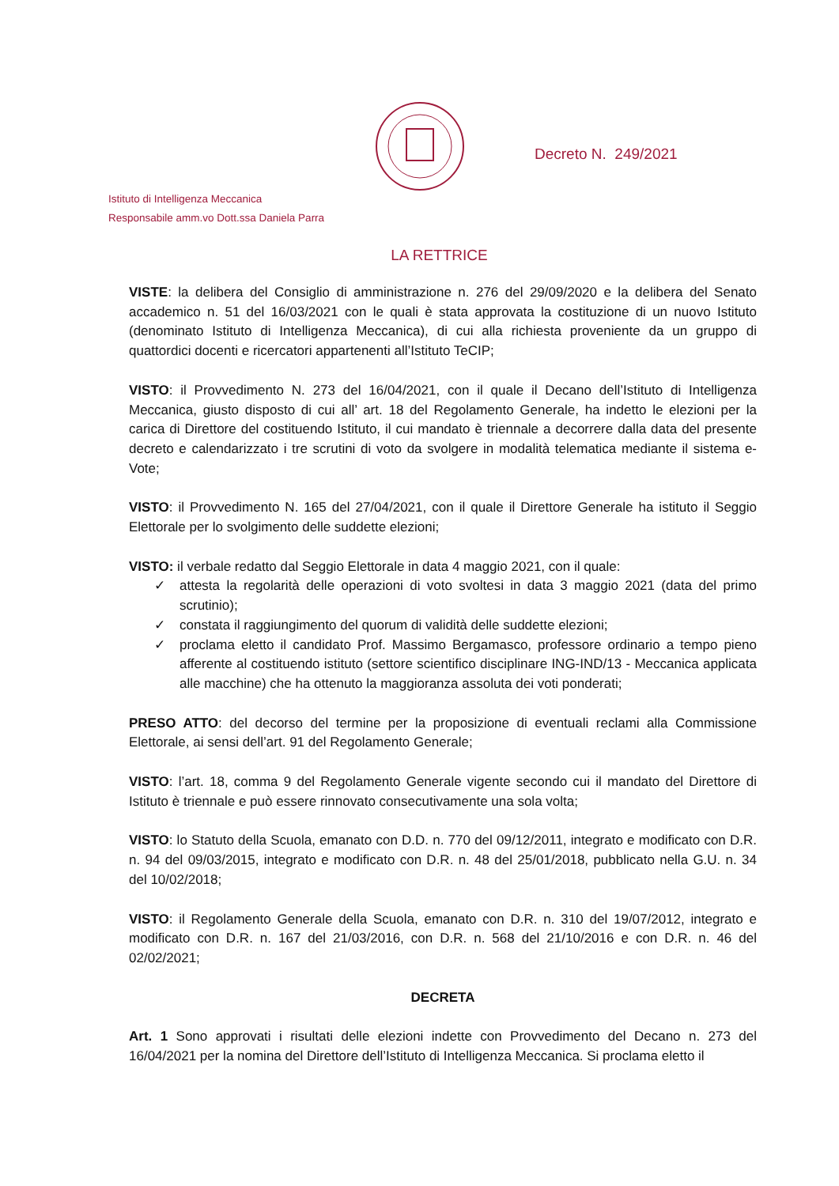Decreto N. 249/2021
Istituto di Intelligenza Meccanica
Responsabile amm.vo Dott.ssa Daniela Parra
LA RETTRICE
VISTE: la delibera del Consiglio di amministrazione n. 276 del 29/09/2020 e la delibera del Senato accademico n. 51 del 16/03/2021 con le quali è stata approvata la costituzione di un nuovo Istituto (denominato Istituto di Intelligenza Meccanica), di cui alla richiesta proveniente da un gruppo di quattordici docenti e ricercatori appartenenti all’Istituto TeCIP;
VISTO: il Provvedimento N. 273 del 16/04/2021, con il quale il Decano dell’Istituto di Intelligenza Meccanica, giusto disposto di cui all’ art. 18 del Regolamento Generale, ha indetto le elezioni per la carica di Direttore del costituendo Istituto, il cui mandato è triennale a decorrere dalla data del presente decreto e calendarizzato i tre scrutini di voto da svolgere in modalità telematica mediante il sistema e-Vote;
VISTO: il Provvedimento N. 165 del 27/04/2021, con il quale il Direttore Generale ha istituto il Seggio Elettorale per lo svolgimento delle suddette elezioni;
VISTO: il verbale redatto dal Seggio Elettorale in data 4 maggio 2021, con il quale:
✓ attesta la regolarità delle operazioni di voto svoltesi in data 3 maggio 2021 (data del primo scrutinio);
✓ constata il raggiungimento del quorum di validità delle suddette elezioni;
✓ proclama eletto il candidato Prof. Massimo Bergamasco, professore ordinario a tempo pieno afferente al costituendo istituto (settore scientifico disciplinare ING-IND/13 - Meccanica applicata alle macchine) che ha ottenuto la maggioranza assoluta dei voti ponderati;
PRESO ATTO: del decorso del termine per la proposizione di eventuali reclami alla Commissione Elettorale, ai sensi dell’art. 91 del Regolamento Generale;
VISTO: l’art. 18, comma 9 del Regolamento Generale vigente secondo cui il mandato del Direttore di Istituto è triennale e può essere rinnovato consecutivamente una sola volta;
VISTO: lo Statuto della Scuola, emanato con D.D. n. 770 del 09/12/2011, integrato e modificato con D.R. n. 94 del 09/03/2015, integrato e modificato con D.R. n. 48 del 25/01/2018, pubblicato nella G.U. n. 34 del 10/02/2018;
VISTO: il Regolamento Generale della Scuola, emanato con D.R. n. 310 del 19/07/2012, integrato e modificato con D.R. n. 167 del 21/03/2016, con D.R. n. 568 del 21/10/2016 e con D.R. n. 46 del 02/02/2021;
DECRETA
Art. 1 Sono approvati i risultati delle elezioni indette con Provvedimento del Decano n. 273 del 16/04/2021 per la nomina del Direttore dell’Istituto di Intelligenza Meccanica. Si proclama eletto il